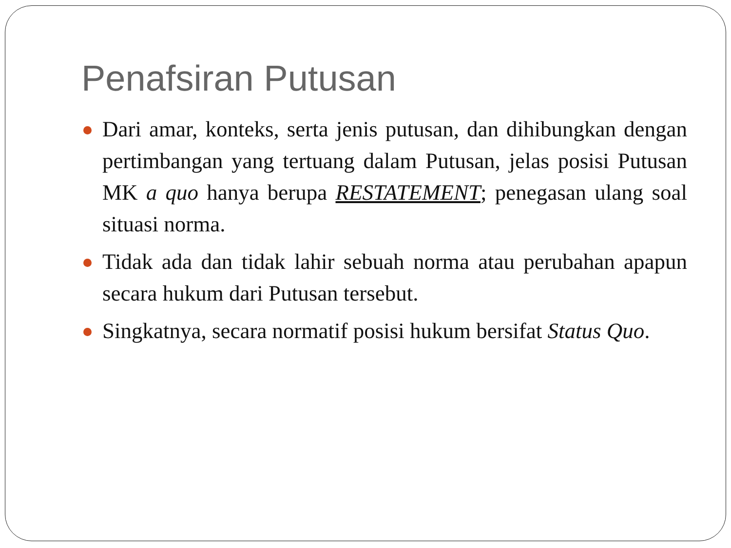Penafsiran Putusan
Dari amar, konteks, serta jenis putusan, dan dihibungkan dengan pertimbangan yang tertuang dalam Putusan, jelas posisi Putusan MK a quo hanya berupa RESTATEMENT; penegasan ulang soal situasi norma.
Tidak ada dan tidak lahir sebuah norma atau perubahan apapun secara hukum dari Putusan tersebut.
Singkatnya, secara normatif posisi hukum bersifat Status Quo.